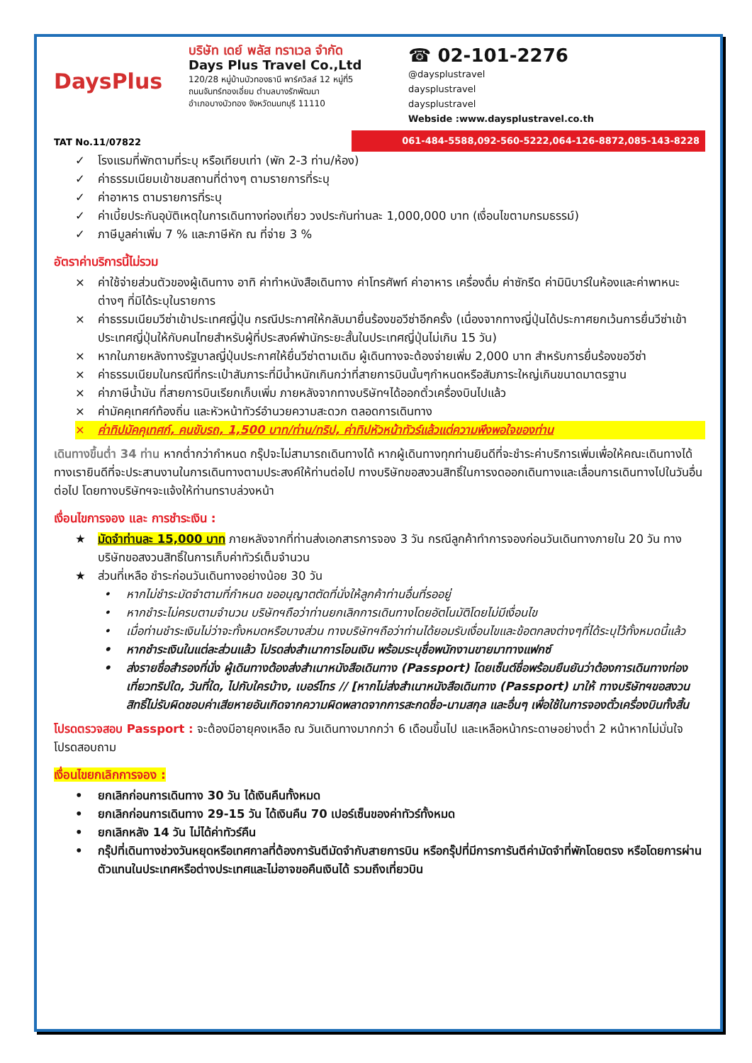DaysPlus
TAT No.11/07822
บริษัท เดย์ พลัส ทราเวล จำกัด
Days Plus Travel Co.,Ltd
120/28 หมู่บ้านบัวทองธานี พาร์ควิลล์ 12 หมู่ที่5
ถนนจันทร์ทองเอี่ยม ตำบลบางรักพัฒนา
อำเภอบางบัวทอง จังหวัดนนทบุรี 11110
☎ 02-101-2276
@daysplustravel
daysplustravel
daysplustravel
Webside :www.daysplustravel.co.th
061-484-5588,092-560-5222,064-126-8872,085-143-8228
✓ โรงแรมที่พักตามที่ระบุ หรือเทียบเท่า (พัก 2-3 ท่าน/ห้อง)
✓ ค่าธรรมเนียมเข้าชมสถานที่ต่างๆ ตามรายการที่ระบุ
✓ ค่าอาหาร ตามรายการที่ระบุ
✓ ค่าเบี้ยประกันอุบัติเหตุในการเดินทางท่องเที่ยว วงประกันท่านละ 1,000,000 บาท (เงื่อนไขตามกรมธรรม์)
✓ ภาษีมูลค่าเพิ่ม 7 % และภาษีหัก ณ ที่จ่าย 3 %
อัตราค่าบริการนี้ไม่รวม
× ค่าใช้จ่ายส่วนตัวของผู้เดินทาง อาทิ ค่าทำหนังสือเดินทาง ค่าโทรศัพท์ ค่าอาหาร เครื่องดื่ม ค่าซักรีด ค่ามินิบาร์ในห้องและค่าพาหนะต่างๆ ที่มิได้ระบุในรายการ
× ค่าธรรมเนียมวีซ่าเข้าประเทศญี่ปุ่น กรณีประกาศให้กลับมายื่นร้องขอวีซ่าอีกครั้ง (เนื่องจากทางญี่ปุ่นได้ประกาศยกเว้นการยื่นวีซ่าเข้าประเทศญี่ปุ่นให้กับคนไทยสำหรับผู้ที่ประสงค์พำนักระยะสั้นในประเทศญี่ปุ่นไม่เกิน 15 วัน)
× หากในภายหลังทางรัฐบาลญี่ปุ่นประกาศให้ยื่นวีซ่าตามเดิม ผู้เดินทางจะต้องจ่ายเพิ่ม 2,000 บาท สำหรับการยื่นร้องขอวีซ่า
× ค่าธรรมเนียมในกรณีที่กระเป๋าสัมภาระที่มีน้ำหนักเกินกว่าที่สายการบินนั้นๆกำหนดหรือสัมภาระใหญ่เกินขนาดมาตรฐาน
× ค่าภาษีน้ำมัน ที่สายการบินเรียกเก็บเพิ่ม ภายหลังจากทางบริษัทฯได้ออกตั๋วเครื่องบินไปแล้ว
× ค่ามัคคุเทศก์ท้องถิ่น และหัวหน้าทัวร์อำนวยความสะดวก ตลอดการเดินทาง
× ค่าทิปมัคคุเทศก์, คนขับรถ, 1,500 บาท/ท่าน/ทริป, ค่าทิปหัวหน้าทัวร์แล้วแต่ความพึงพอใจของท่าน
เดินทางขึ้นต่ำ 34 ท่าน หากต่ำกว่ากำหนด กรุ๊ปจะไม่สามารถเดินทางได้ หากผู้เดินทางทุกท่านยินดีที่จะชำระค่าบริการเพิ่มเพื่อให้คณะเดินทางได้ ทางเรายินดีที่จะประสานงานในการเดินทางตามประสงค์ให้ท่านต่อไป ทางบริษัทขอสงวนสิทธิ์ในการงดออกเดินทางและเลื่อนการเดินทางไปในวันอื่นต่อไป โดยทางบริษัทฯจะแจ้งให้ท่านทราบล่วงหน้า
เงื่อนไขการจอง และ การชำระเงิน :
★ มัดจำท่านละ 15,000 บาท ภายหลังจากที่ท่านส่งเอกสารการจอง 3 วัน กรณีลูกค้าทำการจองก่อนวันเดินทางภายใน 20 วัน ทางบริษัทขอสงวนสิทธิ์ในการเก็บค่าทัวร์เต็มจำนวน
★ ส่วนที่เหลือ ชำระก่อนวันเดินทางอย่างน้อย 30 วัน
• หากไม่ชำระมัดจำตามที่กำหนด ขออนุญาตตัดที่นั่งให้ลูกค้าท่านอื่นที่รออยู่
• หากชำระไม่ครบตามจำนวน บริษัทฯถือว่าท่านยกเลิกการเดินทางโดยอัตโนมัติโดยไม่มีเงื่อนไข
• เมื่อท่านชำระเงินไม่ว่าจะทั้งหมดหรือบางส่วน ทางบริษัทฯถือว่าท่านได้ยอมรับเงื่อนไขและข้อตกลงต่างๆที่ได้ระบุไว้ทั้งหมดนี้แล้ว
• หากชำระเงินในแต่ละส่วนแล้ว โปรดส่งสำเนาการโอนเงิน พร้อมระบุชื่อพนักงานขายมาทางแฟกซ์
• ส่งรายชื่อสำรองที่นั่ง ผู้เดินทางต้องส่งสำเนาหนังสือเดินทาง (Passport) โดยเซ็นต์ชื่อพร้อมยืนยันว่าต้องการเดินทางท่องเที่ยวทริปใด, วันที่ใด, ไปกับใครบ้าง, เบอร์โทร // [หากไม่ส่งสำเนาหนังสือเดินทาง (Passport) มาให้ ทางบริษัทฯขอสงวนสิทธิ์ไม่รับผิดชอบค่าเสียหายอันเกิดจากความผิดพลาดจากการสะกดชื่อ-นามสกุล และอื่นๆ เพื่อใช้ในการจองตั๋วเครื่องบินทั้งสิ้น
โปรดตรวจสอบ Passport : จะต้องมีอายุคงเหลือ ณ วันเดินทางมากกว่า 6 เดือนขึ้นไป และเหลือหน้ากระดาษอย่างต่ำ 2 หน้าหากไม่มั่นใจโปรดสอบถาม
เงื่อนไขยกเลิกการจอง :
• ยกเลิกก่อนการเดินทาง 30 วัน ได้เงินคืนทั้งหมด
• ยกเลิกก่อนการเดินทาง 29-15 วัน ได้เงินคืน 70 เปอร์เซ็นของค่าทัวร์ทั้งหมด
• ยกเลิกหลัง 14 วัน ไม่ได้ค่าทัวร์คืน
• กรุ๊ปที่เดินทางช่วงวันหยุดหรือเทศกาลที่ต้องการันตีมัดจำกับสายการบิน หรือกรุ๊ปที่มีการการันตีค่ามัดจำที่พักโดยตรง หรือโดยการผ่านตัวแทนในประเทศหรือต่างประเทศและไม่อาจขอคืนเงินได้ รวมถึงเที่ยวบิน